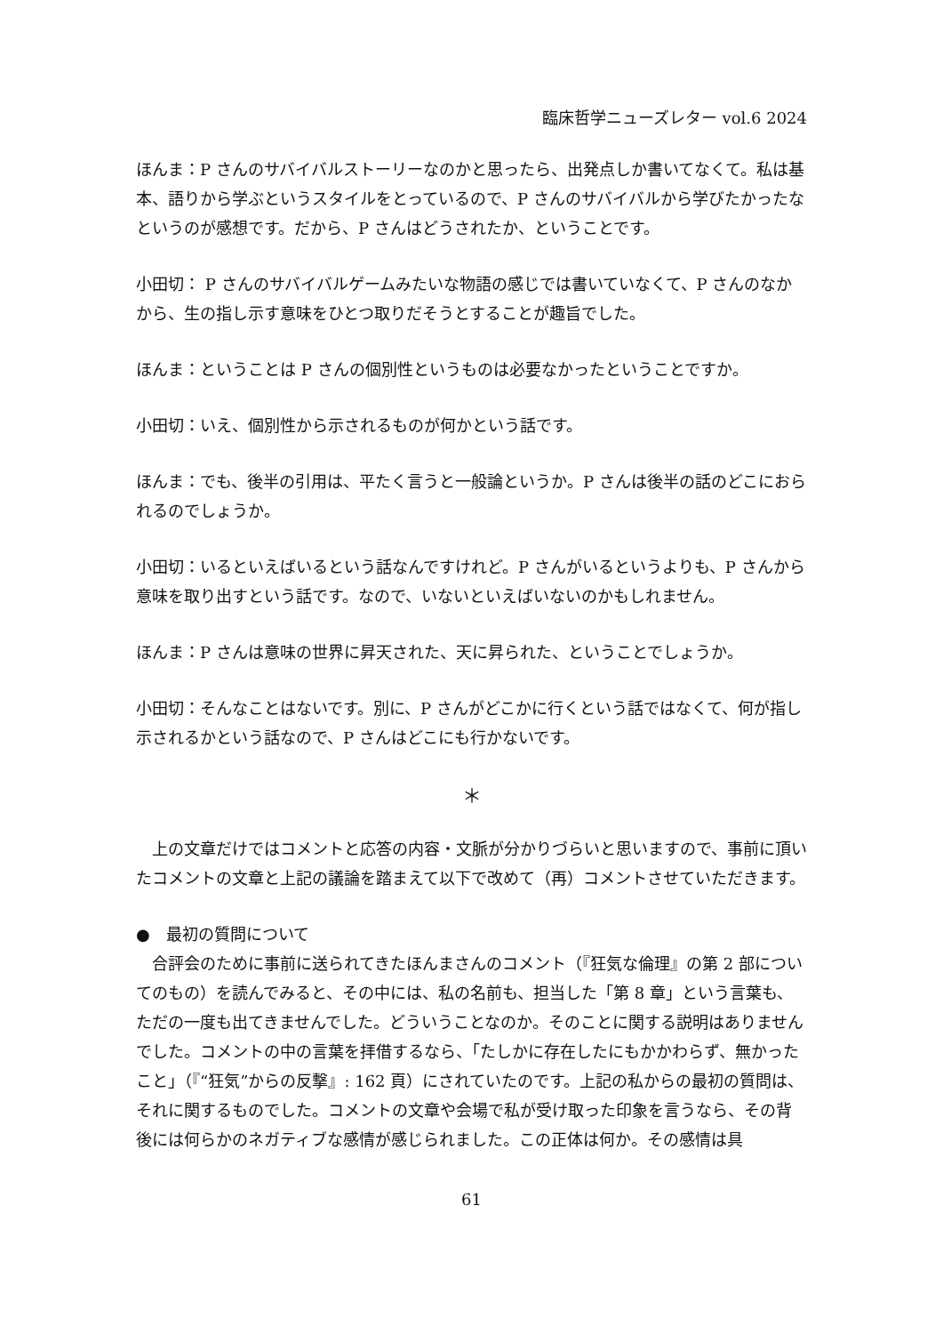臨床哲学ニューズレター vol.6 2024
ほんま：P さんのサバイバルストーリーなのかと思ったら、出発点しか書いてなくて。私は基本、語りから学ぶというスタイルをとっているので、P さんのサバイバルから学びたかったなというのが感想です。だから、P さんはどうされたか、ということです。
小田切： P さんのサバイバルゲームみたいな物語の感じでは書いていなくて、P さんのなかから、生の指し示す意味をひとつ取りだそうとすることが趣旨でした。
ほんま：ということは P さんの個別性というものは必要なかったということですか。
小田切：いえ、個別性から示されるものが何かという話です。
ほんま：でも、後半の引用は、平たく言うと一般論というか。P さんは後半の話のどこにおられるのでしょうか。
小田切：いるといえばいるという話なんですけれど。P さんがいるというよりも、P さんから意味を取り出すという話です。なので、いないといえばいないのかもしれません。
ほんま：P さんは意味の世界に昇天された、天に昇られた、ということでしょうか。
小田切：そんなことはないです。別に、P さんがどこかに行くという話ではなくて、何が指し示されるかという話なので、P さんはどこにも行かないです。
＊
上の文章だけではコメントと応答の内容・文脈が分かりづらいと思いますので、事前に頂いたコメントの文章と上記の議論を踏まえて以下で改めて（再）コメントさせていただきます。
●　最初の質問について
合評会のために事前に送られてきたほんまさんのコメント（『狂気な倫理』の第 2 部についてのもの）を読んでみると、その中には、私の名前も、担当した「第 8 章」という言葉も、ただの一度も出てきませんでした。どういうことなのか。そのことに関する説明はありませんでした。コメントの中の言葉を拝借するなら、「たしかに存在したにもかかわらず、無かったこと」（『“狂気”からの反撃』: 162 頁）にされていたのです。上記の私からの最初の質問は、それに関するものでした。コメントの文章や会場で私が受け取った印象を言うなら、その背後には何らかのネガティブな感情が感じられました。この正体は何か。その感情は具
61